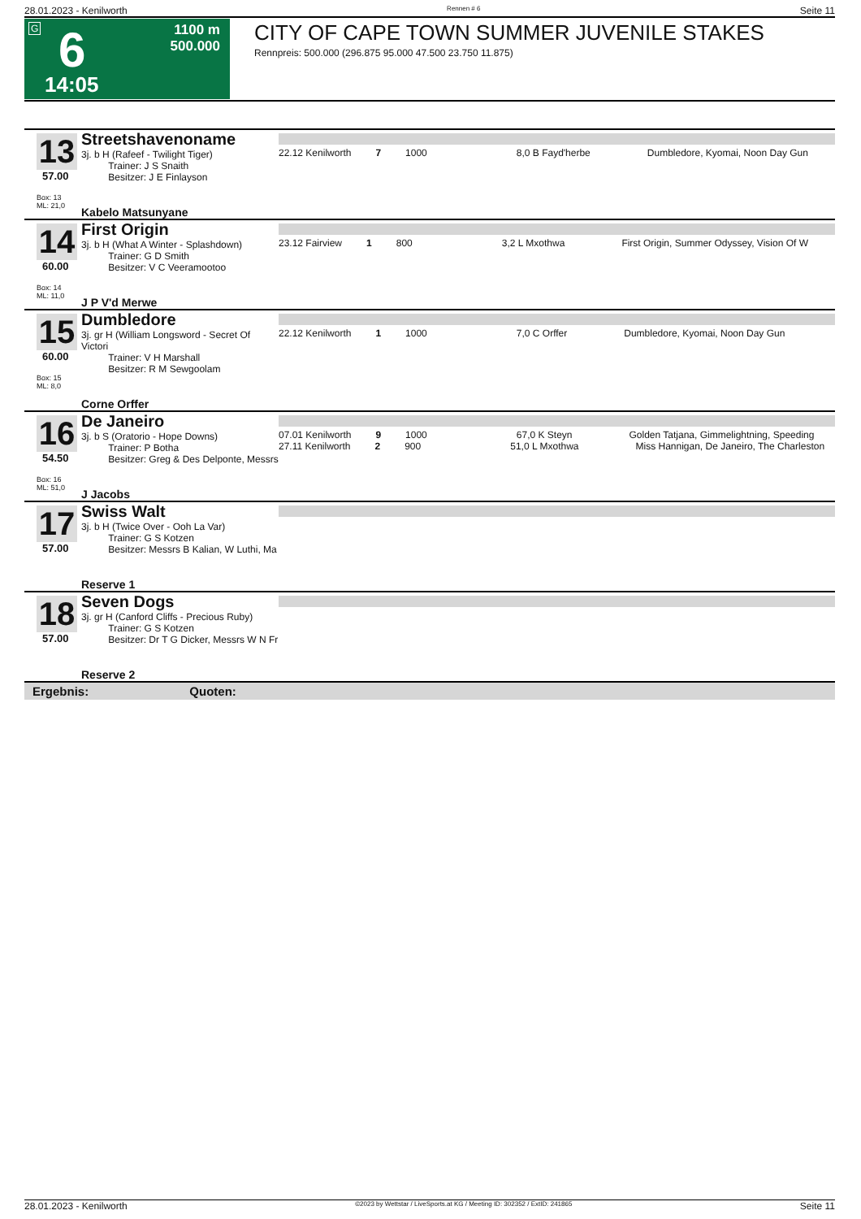28.01.2023 - Kenilworth Rennen # 6 Seite 11
G 6
14:05
1100 m
500.000
CITY OF CAPE TOWN SUMMER JUVENILE STAKES
Rennpreis: 500.000 (296.875 95.000 47.500 23.750 11.875)
| 13 57.00 Box: 13 ML: 21,0 | Streetshavenoname 3j. b H (Rafeef - Twilight Tiger) Trainer: J S Snaith Besitzer: J E Finlayson Kabelo Matsunyane | 22.12 Kenilworth 7 1000 8,0 B Fayd'herbe Dumbledore, Kyomai, Noon Day Gun |
| 14 60.00 Box: 14 ML: 11,0 | First Origin 3j. b H (What A Winter - Splashdown) Trainer: G D Smith Besitzer: V C Veeramootoo J P V'd Merwe | 23.12 Fairview 1 800 3,2 L Mxothwa First Origin, Summer Odyssey, Vision Of W |
| 15 60.00 Box: 15 ML: 8,0 | Dumbledore 3j. gr H (William Longsword - Secret Of Victori Trainer: V H Marshall Besitzer: R M Sewgoolam Corne Orffer | 22.12 Kenilworth 1 1000 7,0 C Orffer Dumbledore, Kyomai, Noon Day Gun |
| 16 54.50 Box: 16 ML: 51,0 | De Janeiro 3j. b S (Oratorio - Hope Downs) Trainer: P Botha Besitzer: Greg & Des Delponte, Messrs J Jacobs | 07.01 Kenilworth 9 1000 67,0 K Steyn Golden Tatjana, Gimmelightning, Speeding 27.11 Kenilworth 2 900 51,0 L Mxothwa Miss Hannigan, De Janeiro, The Charleston |
| 17 57.00 | Swiss Walt 3j. b H (Twice Over - Ooh La Var) Trainer: G S Kotzen Besitzer: Messrs B Kalian, W Luthi, Ma Reserve 1 | |
| 18 57.00 | Seven Dogs 3j. gr H (Canford Cliffs - Precious Ruby) Trainer: G S Kotzen Besitzer: Dr T G Dicker, Messrs W N Fr Reserve 2 | |
| Ergebnis: Quoten: | | |
28.01.2023 - Kenilworth ©2023 by Wettstar / LiveSports.at KG / Meeting ID: 302352 / ExtID: 241865 Seite 11